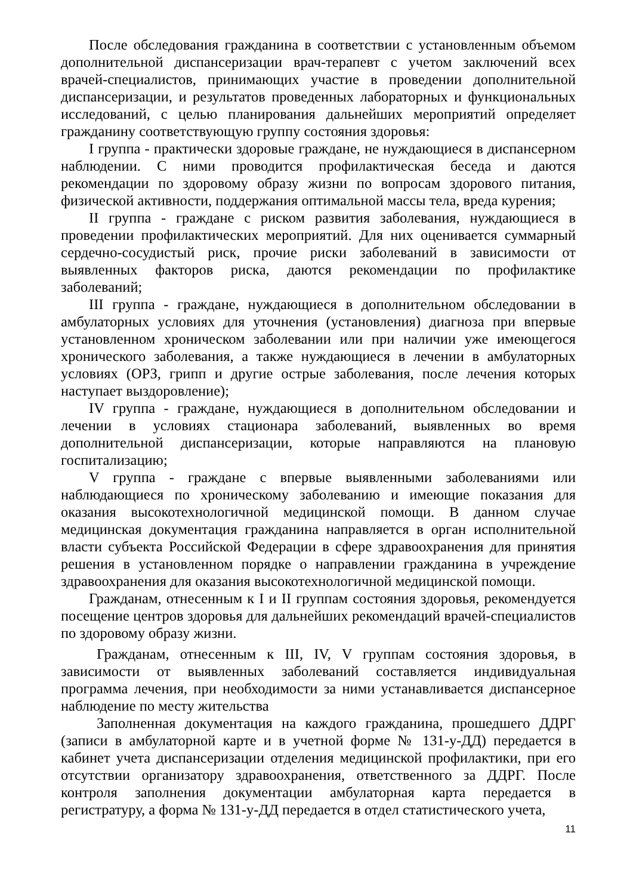После обследования гражданина в соответствии с установленным объемом дополнительной диспансеризации врач-терапевт с учетом заключений всех врачей-специалистов, принимающих участие в проведении дополнительной диспансеризации, и результатов проведенных лабораторных и функциональных исследований, с целью планирования дальнейших мероприятий определяет гражданину соответствующую группу состояния здоровья:
I группа - практически здоровые граждане, не нуждающиеся в диспансерном наблюдении. С ними проводится профилактическая беседа и даются рекомендации по здоровому образу жизни по вопросам здорового питания, физической активности, поддержания оптимальной массы тела, вреда курения;
II группа - граждане с риском развития заболевания, нуждающиеся в проведении профилактических мероприятий. Для них оценивается суммарный сердечно-сосудистый риск, прочие риски заболеваний в зависимости от выявленных факторов риска, даются рекомендации по профилактике заболеваний;
III группа - граждане, нуждающиеся в дополнительном обследовании в амбулаторных условиях для уточнения (установления) диагноза при впервые установленном хроническом заболевании или при наличии уже имеющегося хронического заболевания, а также нуждающиеся в лечении в амбулаторных условиях (ОРЗ, грипп и другие острые заболевания, после лечения которых наступает выздоровление);
IV группа - граждане, нуждающиеся в дополнительном обследовании и лечении в условиях стационара заболеваний, выявленных во время дополнительной диспансеризации, которые направляются на плановую госпитализацию;
V группа - граждане с впервые выявленными заболеваниями или наблюдающиеся по хроническому заболеванию и имеющие показания для оказания высокотехнологичной медицинской помощи. В данном случае медицинская документация гражданина направляется в орган исполнительной власти субъекта Российской Федерации в сфере здравоохранения для принятия решения в установленном порядке о направлении гражданина в учреждение здравоохранения для оказания высокотехнологичной медицинской помощи.
Гражданам, отнесенным к I и II группам состояния здоровья, рекомендуется посещение центров здоровья для дальнейших рекомендаций врачей-специалистов по здоровому образу жизни.
Гражданам, отнесенным к III, IV, V группам состояния здоровья, в зависимости от выявленных заболеваний составляется индивидуальная программа лечения, при необходимости за ними устанавливается диспансерное наблюдение по месту жительства
Заполненная документация на каждого гражданина, прошедшего ДДРГ (записи в амбулаторной карте и в учетной форме № 131-у-ДД) передается в кабинет учета диспансеризации отделения медицинской профилактики, при его отсутствии организатору здравоохранения, ответственного за ДДРГ. После контроля заполнения документации амбулаторная карта передается в регистратуру, а форма № 131-у-ДД передается в отдел статистического учета,
11